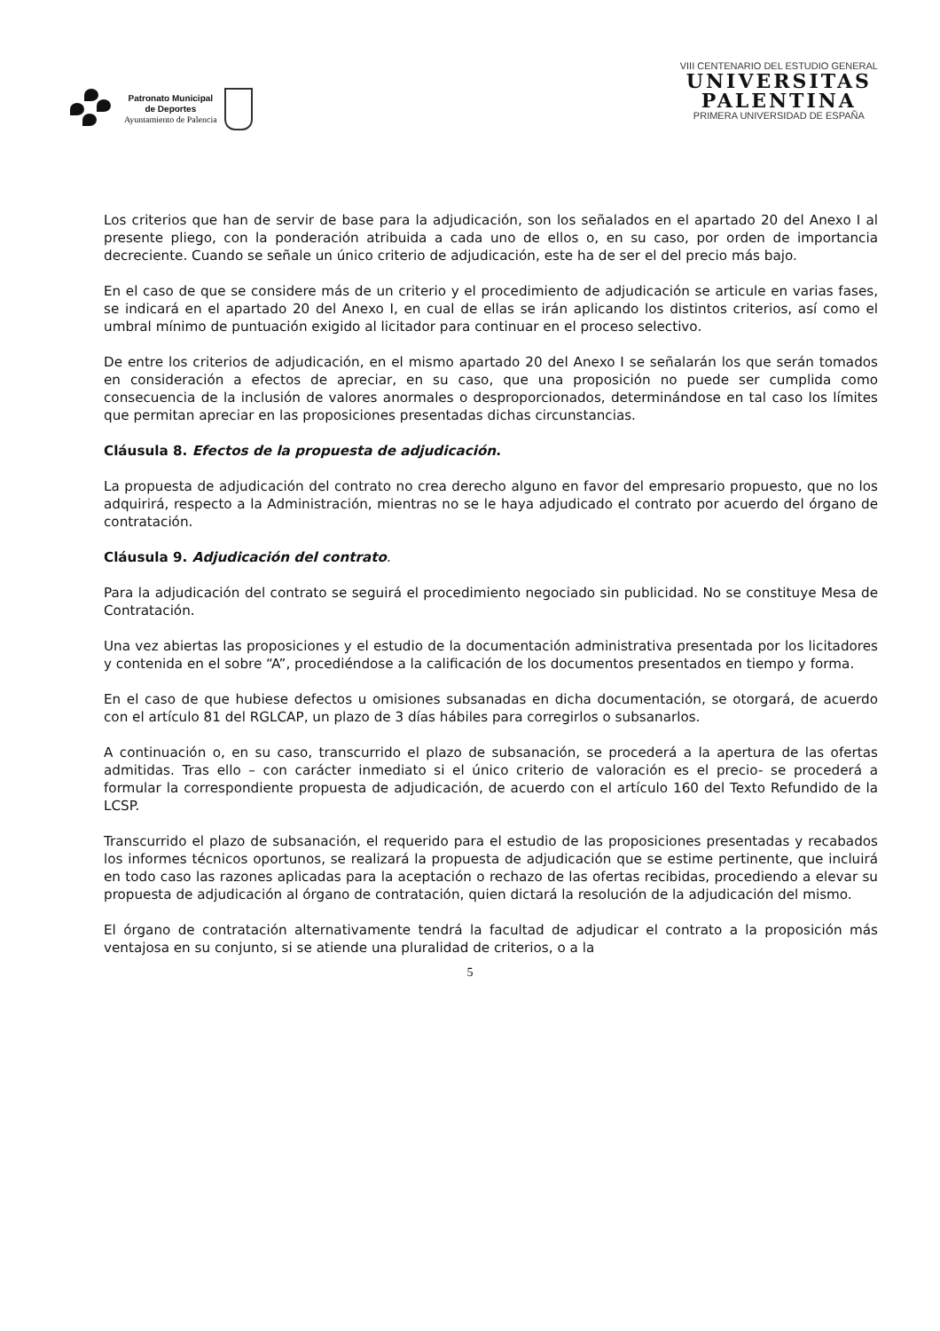Patronato Municipal
de Deportes
Ayuntamiento de Palencia
VIII CENTENARIO DEL ESTUDIO GENERAL
UNIVERSITAS
PALENTINA
PRIMERA UNIVERSIDAD DE ESPAÑA
Los criterios que han de servir de base para la adjudicación, son los señalados en el apartado 20 del Anexo I al presente pliego, con la ponderación atribuida a cada uno de ellos o, en su caso, por orden de importancia decreciente. Cuando se señale un único criterio de adjudicación, este ha de ser el del precio más bajo.
En el caso de que se considere más de un criterio y el procedimiento de adjudicación se articule en varias fases, se indicará en el apartado 20 del Anexo I, en cual de ellas se irán aplicando los distintos criterios, así como el umbral mínimo de puntuación exigido al licitador para continuar en el proceso selectivo.
De entre los criterios de adjudicación, en el mismo apartado 20 del Anexo I se señalarán los que serán tomados en consideración a efectos de apreciar, en su caso, que una proposición no puede ser cumplida como consecuencia de la inclusión de valores anormales o desproporcionados, determinándose en tal caso los límites que permitan apreciar en las proposiciones presentadas dichas circunstancias.
Cláusula 8. Efectos de la propuesta de adjudicación.
La propuesta de adjudicación del contrato no crea derecho alguno en favor del empresario propuesto, que no los adquirirá, respecto a la Administración, mientras no se le haya adjudicado el contrato por acuerdo del órgano de contratación.
Cláusula 9. Adjudicación del contrato.
Para la adjudicación del contrato se seguirá el procedimiento negociado sin publicidad. No se constituye Mesa de Contratación.
Una vez abiertas las proposiciones y el estudio de la documentación administrativa presentada por los licitadores y contenida en el sobre “A”, procediéndose a la calificación de los documentos presentados en tiempo y forma.
En el caso de que hubiese defectos u omisiones subsanadas en dicha documentación, se otorgará, de acuerdo con el artículo 81 del RGLCAP, un plazo de 3 días hábiles para corregirlos o subsanarlos.
A continuación o, en su caso, transcurrido el plazo de subsanación, se procederá a la apertura de las ofertas admitidas. Tras ello – con carácter inmediato si el único criterio de valoración es el precio- se procederá a formular la correspondiente propuesta de adjudicación, de acuerdo con el artículo 160 del Texto Refundido de la LCSP.
Transcurrido el plazo de subsanación, el requerido para el estudio de las proposiciones presentadas y recabados los informes técnicos oportunos, se realizará la propuesta de adjudicación que se estime pertinente, que incluirá en todo caso las razones aplicadas para la aceptación o rechazo de las ofertas recibidas, procediendo a elevar su propuesta de adjudicación al órgano de contratación, quien dictará la resolución de la adjudicación del mismo.
El órgano de contratación alternativamente tendrá la facultad de adjudicar el contrato a la proposición más ventajosa en su conjunto, si se atiende una pluralidad de criterios, o a la
5